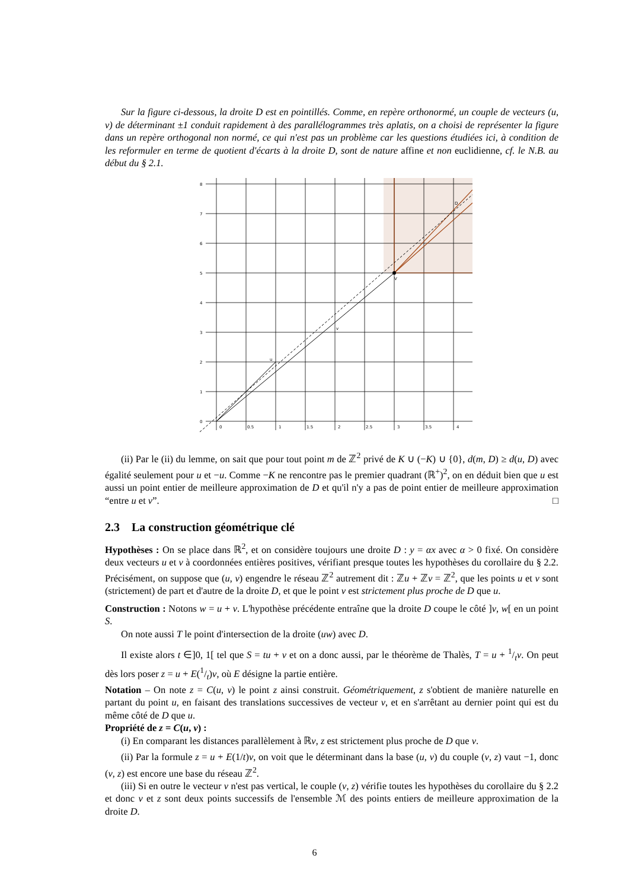Sur la figure ci-dessous, la droite D est en pointillés. Comme, en repère orthonormé, un couple de vecteurs (u, v) de déterminant ±1 conduit rapidement à des parallélogrammes très aplatis, on a choisi de représenter la figure dans un repère orthogonal non normé, ce qui n'est pas un problème car les questions étudiées ici, à condition de les reformuler en terme de quotient d'écarts à la droite D, sont de nature affine et non euclidienne, cf. le N.B. au début du § 2.1.
u
v
V
D
8
7
6
5
4
3
2
1
0
0
0.5
1
1.5
2
2.5
3
3.5
4
(ii) Par le (ii) du lemme, on sait que pour tout point m de ℤ<sup>2</sup> privé de K ∪ (−K) ∪ {0}, d(m, D) ≥ d(u, D) avec égalité seulement pour u et −u. Comme −K ne rencontre pas le premier quadrant (ℝ<sup>+</sup>)<sup>2</sup>, on en déduit bien que u est aussi un point entier de meilleure approximation de D et qu'il n'y a pas de point entier de meilleure approximation “entre u et v”. □
2.3 La construction géométrique clé
Hypothèses : On se place dans ℝ<sup>2</sup>, et on considère toujours une droite D : y = αx avec α > 0 fixé. On considère deux vecteurs u et v à coordonnées entières positives, vérifiant presque toutes les hypothèses du corollaire du § 2.2. Précisément, on suppose que (u, v) engendre le réseau ℤ<sup>2</sup> autrement dit : ℤu + ℤv = ℤ<sup>2</sup>, que les points u et v sont (strictement) de part et d'autre de la droite D, et que le point v est strictement plus proche de D que u.
Construction : Notons w = u + v. L'hypothèse précédente entraîne que la droite D coupe le côté ]v, w[ en un point S.
On note aussi T le point d'intersection de la droite (uw) avec D.
Il existe alors t ∈]0, 1[ tel que S = tu + v et on a donc aussi, par le théorème de Thalès, T = u + 1/tv. On peut dès lors poser z = u + E(1/t)v, où E désigne la partie entière.
Notation – On note z = C(u, v) le point z ainsi construit. Géométriquement, z s'obtient de manière naturelle en partant du point u, en faisant des translations successives de vecteur v, et en s'arrêtant au dernier point qui est du même côté de D que u.
Propriété de z = C(u, v) :
(i) En comparant les distances parallèlement à ℝv, z est strictement plus proche de D que v.
(ii) Par la formule z = u + E(1/t)v, on voit que le déterminant dans la base (u, v) du couple (v, z) vaut −1, donc (v, z) est encore une base du réseau ℤ<sup>2</sup>.
(iii) Si en outre le vecteur v n'est pas vertical, le couple (v, z) vérifie toutes les hypothèses du corollaire du § 2.2 et donc v et z sont deux points successifs de l'ensemble ℳ des points entiers de meilleure approximation de la droite D.
6